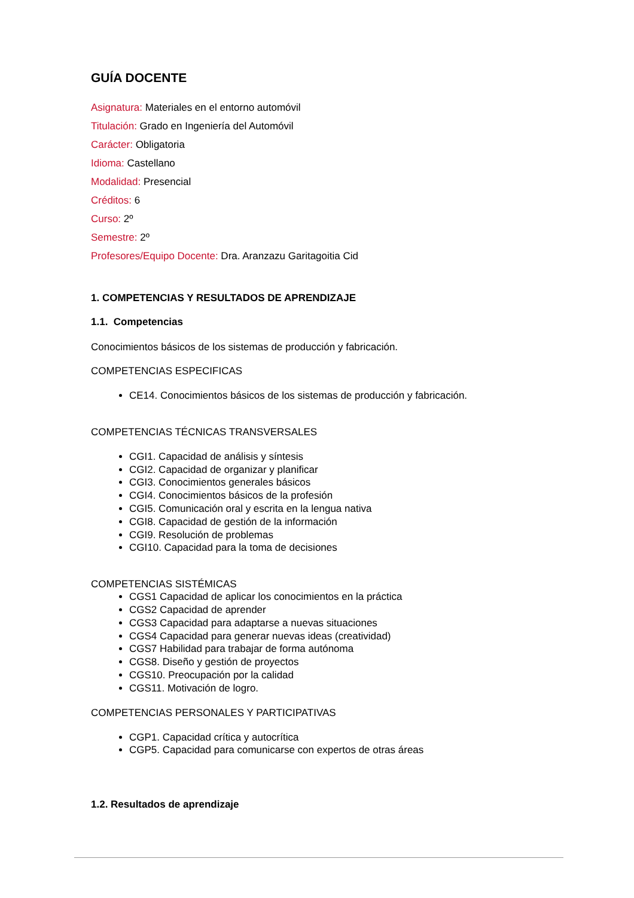GUÍA DOCENTE
Asignatura: Materiales en el entorno automóvil
Titulación: Grado en Ingeniería del Automóvil
Carácter: Obligatoria
Idioma: Castellano
Modalidad: Presencial
Créditos: 6
Curso: 2º
Semestre: 2º
Profesores/Equipo Docente: Dra. Aranzazu Garitagoitia Cid
1. COMPETENCIAS Y RESULTADOS DE APRENDIZAJE
1.1. Competencias
Conocimientos básicos de los sistemas de producción y fabricación.
COMPETENCIAS ESPECIFICAS
CE14. Conocimientos básicos de los sistemas de producción y fabricación.
COMPETENCIAS TÉCNICAS TRANSVERSALES
CGI1. Capacidad de análisis y síntesis
CGI2. Capacidad de organizar y planificar
CGI3. Conocimientos generales básicos
CGI4. Conocimientos básicos de la profesión
CGI5. Comunicación oral y escrita en la lengua nativa
CGI8. Capacidad de gestión de la información
CGI9. Resolución de problemas
CGI10. Capacidad para la toma de decisiones
COMPETENCIAS SISTÉMICAS
CGS1 Capacidad de aplicar los conocimientos en la práctica
CGS2 Capacidad de aprender
CGS3 Capacidad para adaptarse a nuevas situaciones
CGS4 Capacidad para generar nuevas ideas (creatividad)
CGS7 Habilidad para trabajar de forma autónoma
CGS8. Diseño y gestión de proyectos
CGS10. Preocupación por la calidad
CGS11. Motivación de logro.
COMPETENCIAS PERSONALES Y PARTICIPATIVAS
CGP1. Capacidad crítica y autocrítica
CGP5. Capacidad para comunicarse con expertos de otras áreas
1.2. Resultados de aprendizaje